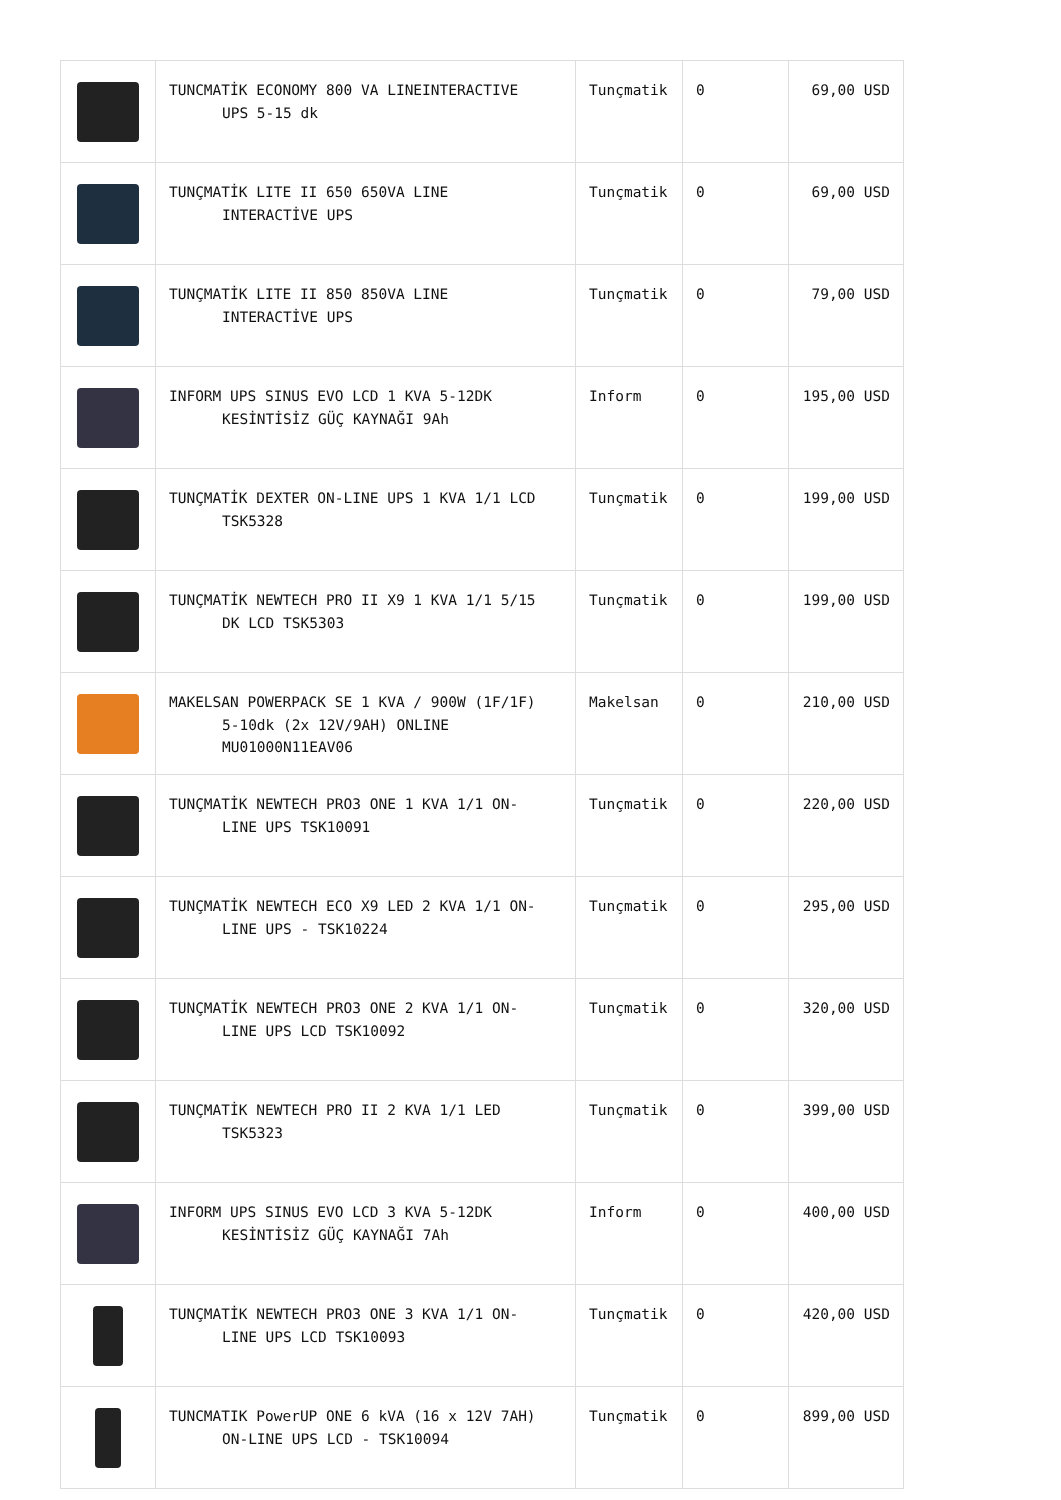| | TUNCMATİK ECONOMY 800 VA LINEINTERACTIVE UPS 5-15 dk | Tunçmatik | 0 | 69,00 USD |
| | TUNÇMATİK LITE II 650 650VA LINE INTERACTİVE UPS | Tunçmatik | 0 | 69,00 USD |
| | TUNÇMATİK LITE II 850 850VA LINE INTERACTİVE UPS | Tunçmatik | 0 | 79,00 USD |
| | INFORM UPS SINUS EVO LCD 1 KVA 5-12DK KESİNTİSİZ GÜÇ KAYNAĞI 9Ah | Inform | 0 | 195,00 USD |
| | TUNÇMATİK DEXTER ON-LINE UPS 1 KVA 1/1 LCD TSK5328 | Tunçmatik | 0 | 199,00 USD |
| | TUNÇMATİK NEWTECH PRO II X9 1 KVA 1/1 5/15 DK LCD TSK5303 | Tunçmatik | 0 | 199,00 USD |
| | MAKELSAN POWERPACK SE 1 KVA / 900W (1F/1F) 5-10dk (2x 12V/9AH) ONLINE MU01000N11EAV06 | Makelsan | 0 | 210,00 USD |
| | TUNÇMATİK NEWTECH PRO3 ONE 1 KVA 1/1 ON- LINE UPS TSK10091 | Tunçmatik | 0 | 220,00 USD |
| | TUNÇMATİK NEWTECH ECO X9 LED 2 KVA 1/1 ON- LINE UPS - TSK10224 | Tunçmatik | 0 | 295,00 USD |
| | TUNÇMATİK NEWTECH PRO3 ONE 2 KVA 1/1 ON- LINE UPS LCD TSK10092 | Tunçmatik | 0 | 320,00 USD |
| | TUNÇMATİK NEWTECH PRO II 2 KVA 1/1 LED TSK5323 | Tunçmatik | 0 | 399,00 USD |
| | INFORM UPS SINUS EVO LCD 3 KVA 5-12DK KESİNTİSİZ GÜÇ KAYNAĞI 7Ah | Inform | 0 | 400,00 USD |
| | TUNÇMATİK NEWTECH PRO3 ONE 3 KVA 1/1 ON- LINE UPS LCD TSK10093 | Tunçmatik | 0 | 420,00 USD |
| | TUNCMATIK PowerUP ONE 6 kVA (16 x 12V 7AH) ON-LINE UPS LCD - TSK10094 | Tunçmatik | 0 | 899,00 USD |